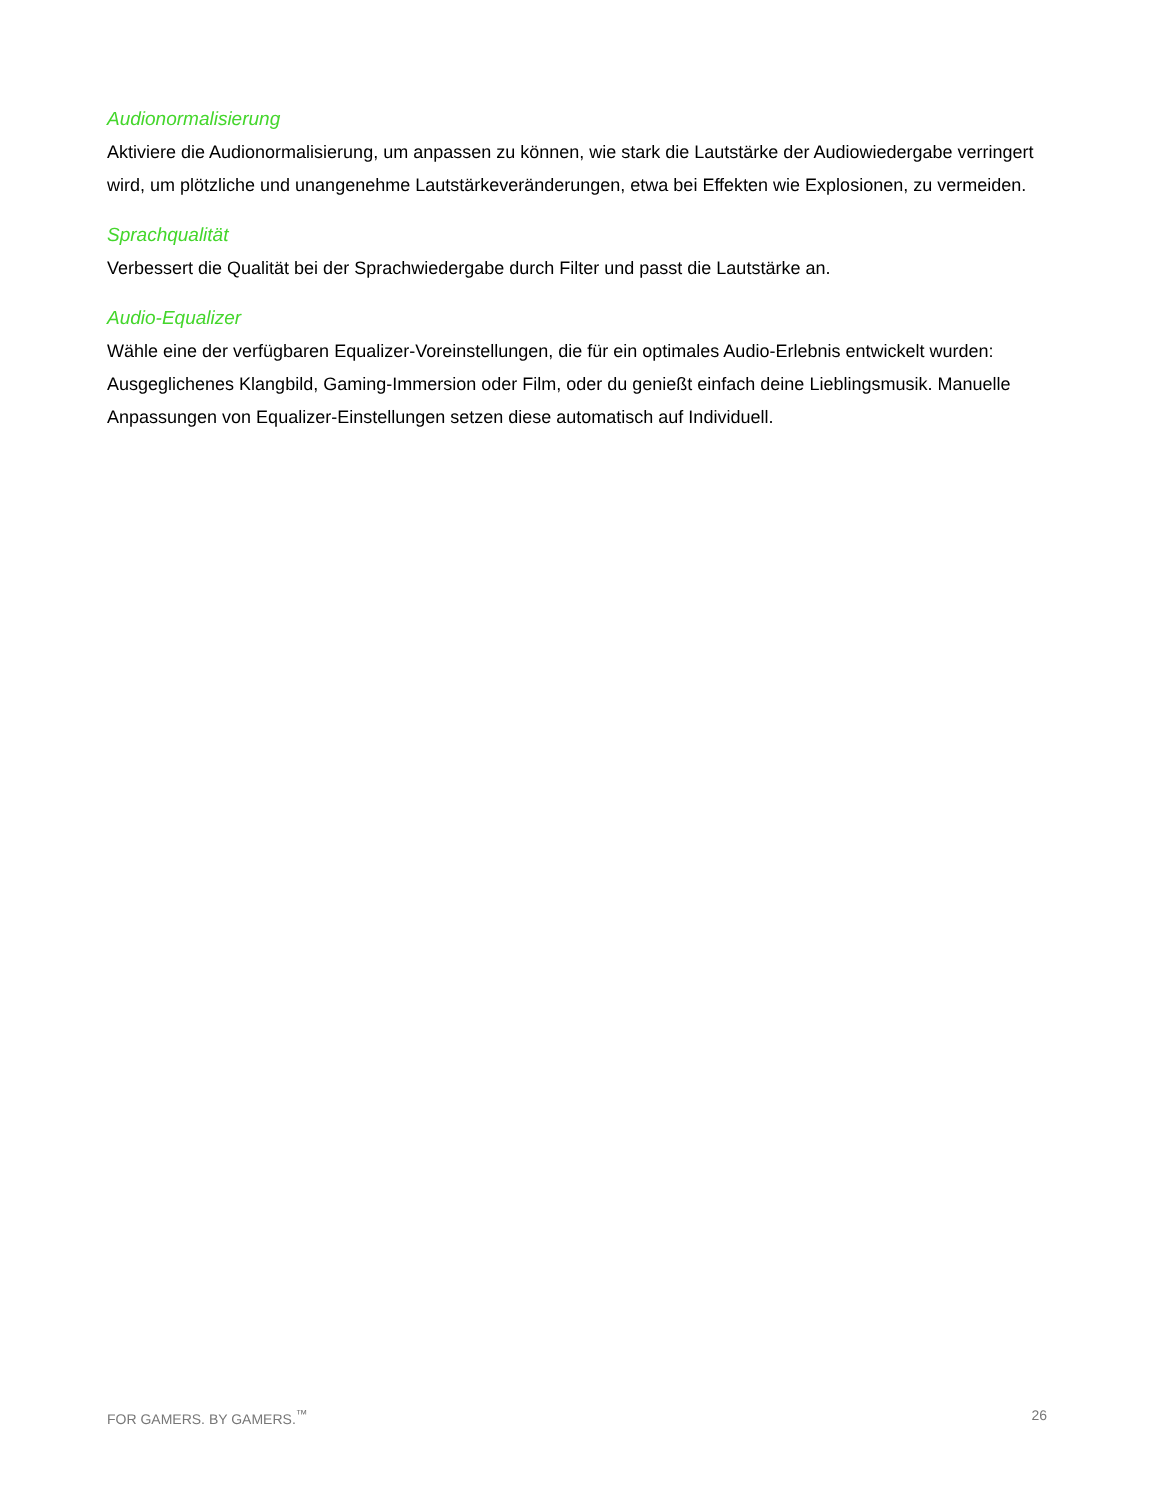Audionormalisierung
Aktiviere die Audionormalisierung, um anpassen zu können, wie stark die Lautstärke der Audiowiedergabe verringert wird, um plötzliche und unangenehme Lautstärkeveränderungen, etwa bei Effekten wie Explosionen, zu vermeiden.
Sprachqualität
Verbessert die Qualität bei der Sprachwiedergabe durch Filter und passt die Lautstärke an.
Audio-Equalizer
Wähle eine der verfügbaren Equalizer-Voreinstellungen, die für ein optimales Audio-Erlebnis entwickelt wurden: Ausgeglichenes Klangbild, Gaming-Immersion oder Film, oder du genießt einfach deine Lieblingsmusik. Manuelle Anpassungen von Equalizer-Einstellungen setzen diese automatisch auf Individuell.
FOR GAMERS. BY GAMERS.<sup>™</sup> 26